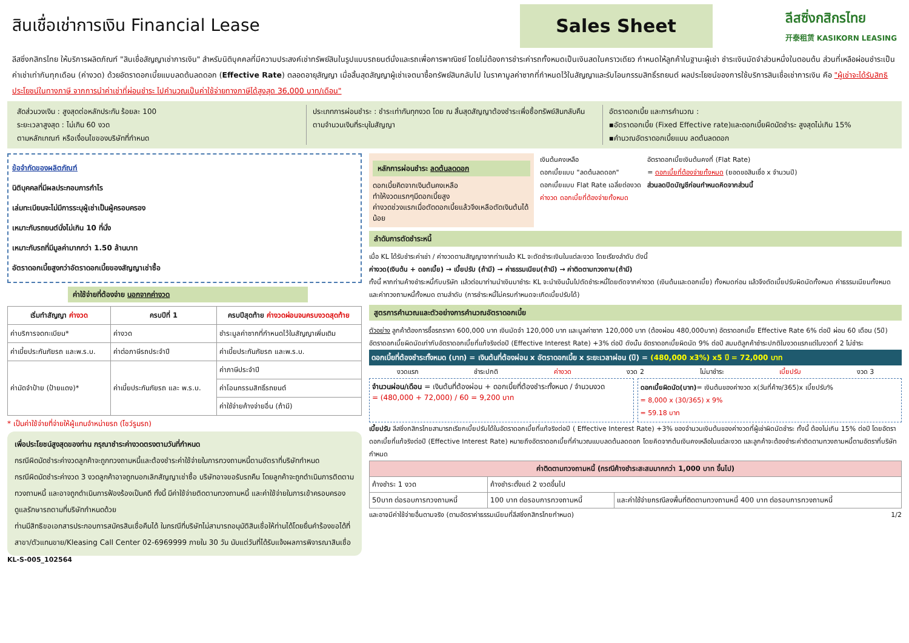สินเชื่อเช่าการเงิน Financial Lease
Sales Sheet
ลีสซิ่งกสิกรไทย
开泰租赁 KASIKORN LEASING
ลีสซิ่งกสิกรไทย ให้บริการผลิตภัณฑ์ "สินเชื่อสัญญาเช่าการเงิน" สำหรับนิติบุคคลที่มีความประสงค์เช่าทรัพย์สินในรูปแบบรถยนต์นั่งและรถเพื่อการพาณิชย์ โดยไม่ต้องการชำระค่ารถทั้งหมดเป็นเงินสดในคราวเดียว กำหนดให้ลูกค้าในฐานะผู้เช่า ชำระเงินมัดจำส่วนหนึ่งในตอนต้น ส่วนที่เหลือผ่อนชำระเป็นค่าเช่าเท่ากันทุกเดือน (ค่างวด) ด้วยอัตราดอกเบี้ยแบบลดต้นลดดอก (Effective Rate) ตลอดอายุสัญญา เมื่อสิ้นสุดสัญญาผู้เช่าเจตนาซื้อทรัพย์สินกลับไป ในราคามูลค่าซากที่กำหนดไว้ในสัญญาและรับโอนกรรมสิทธิ์รถยนต์ ผลประโยชน์ของการใช้บริการสินเชื่อเช่าการเงิน คือ "ผู้เช่าจะได้รับสิทธิประโยชน์ในทางภาษี จากการนำค่าเช่าที่ผ่อนชำระ ไปคำนวณเป็นค่าใช้จ่ายทางภาษีได้สูงสุด 36,000 บาท/เดือน"
สัดส่วนวงเงิน : สูงสุดต่อหลักประกัน ร้อยละ 100
ระยะเวลาสูงสุด : ไม่เกิน 60 งวด
ตามหลักเกณฑ์ หรือเงื่อนไขของบริษัทที่กำหนด
ประเภทการผ่อนชำระ : ชำระเท่ากันทุกงวด โดย ณ สิ้นสุดสัญญาต้องชำระเพื่อซื้อทรัพย์สินกลับคืนตามจำนวนเงินที่ระบุในสัญญา
อัตราดอกเบี้ย และการคำนวณ :
▪อัตราดอกเบี้ย (Fixed Effective rate)และดอกเบี้ยผิดนัดชำระ สูงสุดไม่เกิน 15%
▪คำนวณอัตราดอกเบี้ยแบบ ลดต้นลดดอก
ข้อจำกัดของผลิตภัณฑ์
นิติบุคคลที่มีผลประกอบการกำไร
เล่มทะเบียนจะไม่มีการระบุผู้เช่าเป็นผู้ครอบครอง
เหมาะกับรถยนต์นั่งไม่เกิน 10 ที่นั่ง
เหมาะกับรถที่มีมูลค่ามากกว่า 1.50 ล้านบาท
อัตราดอกเบี้ยสูงกว่าอัตราดอกเบี้ยของสัญญาเช่าซื้อ
ค่าใช้จ่ายที่ต้องจ่าย นอกจากค่างวด
| เริ่มทำสัญญา ค่างวด | ครบปีที่ 1 | ครบปีสุดท้าย ค่างวดผ่อนจนครบงวดสุดท้าย |
| --- | --- | --- |
| ค่าบริการจดทะเบียน* | ค่างวด | ชำระมูลค่าซากที่กำหนดไว้ในสัญญาเพิ่มเติม |
| ค่าเบี้ยประกันภัยรถ และพ.ร.บ. | ค่าต่อภาษีรถประจำปี | ค่าเบี้ยประกันภัยรถ และพ.ร.บ. |
| ค่ามัดจำป้าย (ป้ายแดง)* | ค่าเบี้ยประกันภัยรถ และ พ.ร.บ. | ค่าภาษีประจำปี |
| | | ค่าโอนกรรมสิทธิ์รถยนต์ |
| | | ค่าใช้จ่ายค้างจ่ายอื่น (ถ้ามี) |
* เป็นค่าใช้จ่ายที่จ่ายให้ผู้แทนจำหน่ายรถ (โชว์รูมรถ)
เพื่อประโยชน์สูงสุดของท่าน กรุณาชำระค่างวดตรงตามวันที่กำหนด
กรณีผิดนัดชำระค่างวดลูกค้าจะถูกทวงถามหนี้และต้องชำระค่าใช้จ่ายในการทวงถามหนี้ตามอัตราที่บริษัทกำหนด
กรณีผิดนัดชำระค่างวด 3 งวดลูกค้าอาจถูกบอกเลิกสัญญาเช่าซื้อ บริษัทอาจขอรับรถคืน โดยลูกค้าจะถูกดำเนินการติดตามทวงถามหนี้ และอาจถูกดำเนินการฟ้องร้องเป็นคดี ทั้งนี้ มีค่าใช้จ่ายติดตามทวงถามหนี้ และค่าใช้จ่ายในการเข้าครอบครองดูแลรักษารถตามที่บริษัทกำหนดด้วย
ท่านมีสิทธิขอเอกสารประกอบการสมัครสินเชื่อคืนได้ ในกรณีที่บริษัทไม่สามารถอนุมัติสินเชื่อให้ท่านได้โดยยื่นคำร้องขอได้ที่ สาขา/ตัวแทนขาย/Kleasing Call Center 02-6969999 ภายใน 30 วัน นับแต่วันที่ได้รับแจ้งผลการพิจารณาสินเชื่อ
KL-S-005_102564
หลักการผ่อนชำระ ลดต้นลดดอก
ดอกเบี้ยคิดจากเงินต้นคงเหลือ
ทำให้งวดแรกๆมีดอกเบี้ยสูง
ค่างวดช่วงแรกเมื่อตัดดอกเบี้ยแล้วจึงเหลือตัดเงินต้นได้น้อย
เงินต้นคงเหลือ
ดอกเบี้ยแบบ "ลดต้นลดดอก"
ดอกเบี้ยแบบ Flat Rate เฉลี่ยต่องวด
ค่างวด ดอกเบี้ยที่ต้องจ่ายทั้งหมด
อัตราดอกเบี้ยเงินต้นคงที่ (Flat Rate)
= ดอกเบี้ยที่ต้องจ่ายทั้งหมด (ยอดขอสินเชื่อ x จำนวนปี)
ส่วนลดปิดบัญชีก่อนกำหนดคิดจากส่วนนี้
ลำดับการตัดชำระหนี้
เมื่อ KL ได้รับชำระค่าเช่า / ค่างวดตามสัญญาจากท่านแล้ว KL จะตัดชำระเงินในแต่ละงวด โดยเรียงลำดับ ดังนี้
ค่างวด(เงินต้น + ดอกเบี้ย) → เบี้ยปรับ (ถ้ามี) → ค่าธรรมเนียม(ถ้ามี) → ค่าติดตามทวงถาม(ถ้ามี)
ทั้งนี้ หากท่านค้างชำระหนี้กับบริษัท แล้วต่อมาท่านนำเงินมาชำระ KL จะนำเงินนั้นไปตัดชำระหนี้โดยตัดจากค่างวด (เงินต้นและดอกเบี้ย) ทั้งหมดก่อน แล้วจึงตัดเบี้ยปรับผิดนัดทั้งหมด ค่าธรรมเนียมทั้งหมด และค่าทวงถามหนี้ทั้งหมด ตามลำดับ (การชำระหนี้ไม่ครบกำหนดจะเกิดเบี้ยปรับได้)
สูตรการคำนวณและตัวอย่างการคำนวณอัตราดอกเบี้ย
ตัวอย่าง ลูกค้าต้องการซื้อรถราคา 600,000 บาท เงินมัดจำ 120,000 บาท และมูลค่าซาก 120,000 บาท (ต้องผ่อน 480,000บาท) อัตราดอกเบี้ย Effective Rate 6% ต่อปี ผ่อน 60 เดือน (5ปี) อัตราดอกเบี้ยผิดนัดเท่ากับอัตราดอกเบี้ยที่แท้จริงต่อปี (Effective Interest Rate) +3% ต่อปี ดังนั้น อัตราดอกเบี้ยผิดนัด 9% ต่อปี สมมติลูกค้าชำระปกติในงวดแรกแต่ในงวดที่ 2 ไม่ชำระ
ดอกเบี้ยที่ต้องชำระทั้งหมด (บาท) = เงินต้นที่ต้องผ่อน x อัตราดอกเบี้ย x ระยะเวลาผ่อน (ปี) = (480,000 x3%) x5 ปี = 72,000 บาท
งวดแรก ชำระปกติ ค่างวด งวด 2 ไม่มาชำระ เบี้ยปรับ งวด 3
จำนวนผ่อน/เดือน = เงินต้นที่ต้องผ่อน + ดอกเบี้ยที่ต้องชำระทั้งหมด / จำนวนงวด
= (480,000 + 72,000) / 60 = 9,200 บาท
ดอกเบี้ยผิดนัด(บาท)= เงินต้นของค่างวด x(วันที่ค้าง/365)x เบี้ยปรับ%
= 8,000 x (30/365) x 9%
= 59.18 บาท
เบี้ยปรับ ลีสซิ่งกสิกรไทยสามารถเรียกเบี้ยปรับได้ในอัตราดอกเบี้ยที่แท้จริงต่อปี ( Effective Interest Rate) +3% ของจำนวนเงินต้นของค่างวดที่ผู้เช่าผิดนัดชำระ ทั้งนี้ ต้องไม่เกิน 15% ต่อปี โดยอัตราดอกเบี้ยที่แท้จริงต่อปี (Effective Interest Rate) หมายถึงอัตราดอกเบี้ยที่คำนวณแบบลดต้นลดดอก โดยคิดจากต้นเงินคงเหลือในแต่ละงวด และลูกค้าจะต้องชำระค่าติดตามทวงถามหนี้ตามอัตราที่บริษัทกำหนด
| ค่าติดตามทวงถามหนี้ (กรณีค้างชำระสะสมมากกว่า 1,000 บาท ขึ้นไป) | | |
| --- | --- | --- |
| ค้างชำระ 1 งวด | ค้างชำระตั้งแต่ 2 งวดขึ้นไป | |
| 50บาท ต่อรอบการทวงถามหนี้ | 100 บาท ต่อรอบการทวงถามหนี้ | และค่าใช้จ่ายกรณีลงพื้นที่ติดตามทวงถามหนี้ 400 บาท ต่อรอบการทวงถามหนี้ |
และอาจมีค่าใช้จ่ายอื่นตามจริง (ตามอัตราค่าธรรมเนียมที่ลีสซิ่งกสิกรไทยกำหนด) 1/2